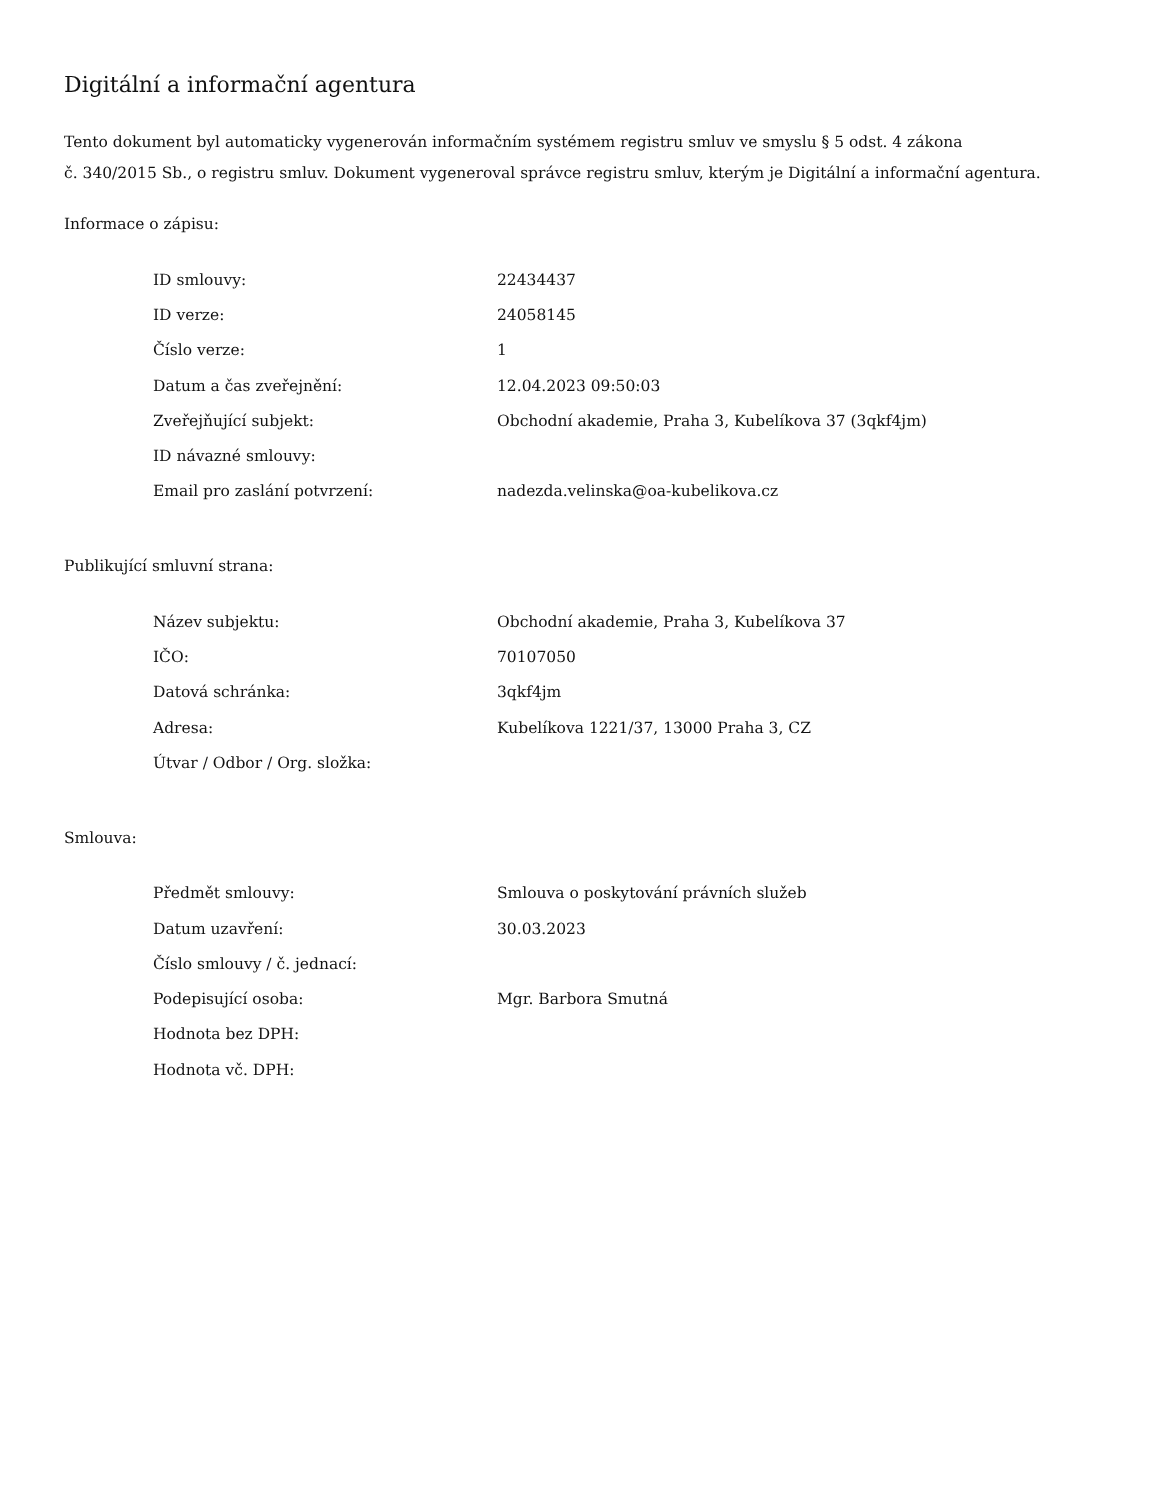Digitální a informační agentura
Tento dokument byl automaticky vygenerován informačním systémem registru smluv ve smyslu § 5 odst. 4 zákona
č. 340/2015 Sb., o registru smluv. Dokument vygeneroval správce registru smluv, kterým je Digitální a informační agentura.
Informace o zápisu:
| ID smlouvy: | 22434437 |
| ID verze: | 24058145 |
| Číslo verze: | 1 |
| Datum a čas zveřejnění: | 12.04.2023 09:50:03 |
| Zveřejňující subjekt: | Obchodní akademie, Praha 3, Kubelíkova 37 (3qkf4jm) |
| ID návazné smlouvy: | |
| Email pro zaslání potvrzení: | nadezda.velinska@oa-kubelikova.cz |
Publikující smluvní strana:
| Název subjektu: | Obchodní akademie, Praha 3, Kubelíkova 37 |
| IČO: | 70107050 |
| Datová schránka: | 3qkf4jm |
| Adresa: | Kubelíkova 1221/37, 13000 Praha 3, CZ |
| Útvar / Odbor / Org. složka: | |
Smlouva:
| Předmět smlouvy: | Smlouva o poskytování právních služeb |
| Datum uzavření: | 30.03.2023 |
| Číslo smlouvy / č. jednací: | |
| Podepisující osoba: | Mgr. Barbora Smutná |
| Hodnota bez DPH: | |
| Hodnota vč. DPH: | |